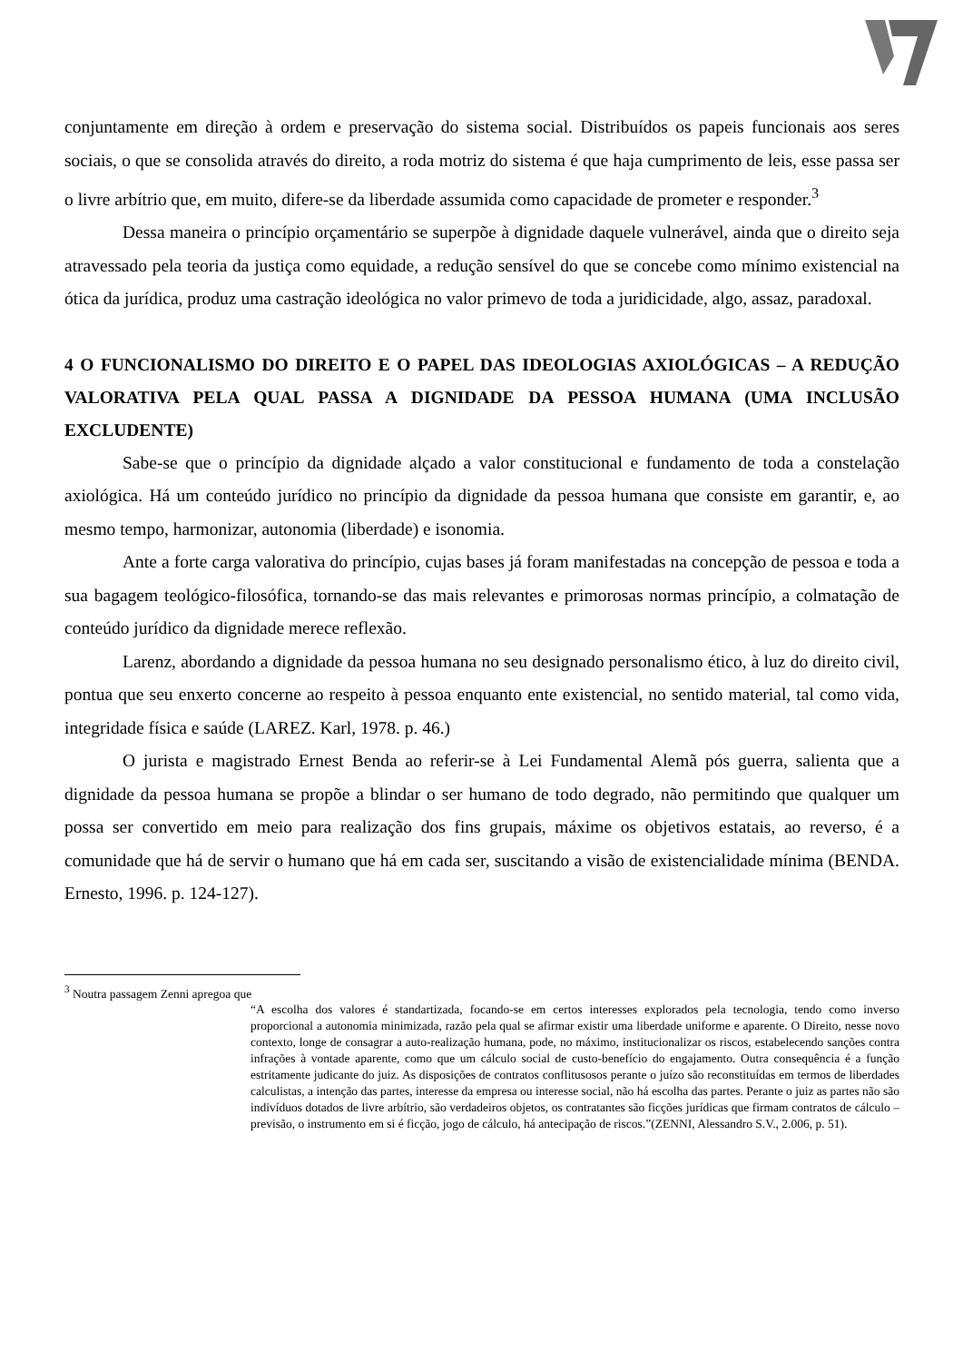conjuntamente em direção à ordem e preservação do sistema social. Distribuídos os papeis funcionais aos seres sociais, o que se consolida através do direito, a roda motriz do sistema é que haja cumprimento de leis, esse passa ser o livre arbítrio que, em muito, difere-se da liberdade assumida como capacidade de prometer e responder.<sup>3</sup>
Dessa maneira o princípio orçamentário se superpõe à dignidade daquele vulnerável, ainda que o direito seja atravessado pela teoria da justiça como equidade, a redução sensível do que se concebe como mínimo existencial na ótica da jurídica, produz uma castração ideológica no valor primevo de toda a juridicidade, algo, assaz, paradoxal.
4 O FUNCIONALISMO DO DIREITO E O PAPEL DAS IDEOLOGIAS AXIOLÓGICAS – A REDUÇÃO VALORATIVA PELA QUAL PASSA A DIGNIDADE DA PESSOA HUMANA (UMA INCLUSÃO EXCLUDENTE)
Sabe-se que o princípio da dignidade alçado a valor constitucional e fundamento de toda a constelação axiológica. Há um conteúdo jurídico no princípio da dignidade da pessoa humana que consiste em garantir, e, ao mesmo tempo, harmonizar, autonomia (liberdade) e isonomia.
Ante a forte carga valorativa do princípio, cujas bases já foram manifestadas na concepção de pessoa e toda a sua bagagem teológico-filosófica, tornando-se das mais relevantes e primorosas normas princípio, a colmatação de conteúdo jurídico da dignidade merece reflexão.
Larenz, abordando a dignidade da pessoa humana no seu designado personalismo ético, à luz do direito civil, pontua que seu enxerto concerne ao respeito à pessoa enquanto ente existencial, no sentido material, tal como vida, integridade física e saúde (LAREZ. Karl, 1978. p. 46.)
O jurista e magistrado Ernest Benda ao referir-se à Lei Fundamental Alemã pós guerra, salienta que a dignidade da pessoa humana se propõe a blindar o ser humano de todo degrado, não permitindo que qualquer um possa ser convertido em meio para realização dos fins grupais, máxime os objetivos estatais, ao reverso, é a comunidade que há de servir o humano que há em cada ser, suscitando a visão de existencialidade mínima (BENDA. Ernesto, 1996. p. 124-127).
<sup>3</sup> Noutra passagem Zenni apregoa que
“A escolha dos valores é standartizada, focando-se em certos interesses explorados pela tecnologia, tendo como inverso proporcional a autonomia minimizada, razão pela qual se afirmar existir uma liberdade uniforme e aparente. O Direito, nesse novo contexto, longe de consagrar a auto-realização humana, pode, no máximo, institucionalizar os riscos, estabelecendo sanções contra infrações à vontade aparente, como que um cálculo social de custo-benefício do engajamento. Outra consequência é a função estritamente judicante do juiz. As disposições de contratos conflitusosos perante o juízo são reconstituídas em termos de liberdades calculistas, a intenção das partes, interesse da empresa ou interesse social, não há escolha das partes. Perante o juiz as partes não são indivíduos dotados de livre arbítrio, são verdadeiros objetos, os contratantes são ficções jurídicas que firmam contratos de cálculo – previsão, o instrumento em si é ficção, jogo de cálculo, há antecipação de riscos.”(ZENNI, Alessandro S.V., 2.006, p. 51).